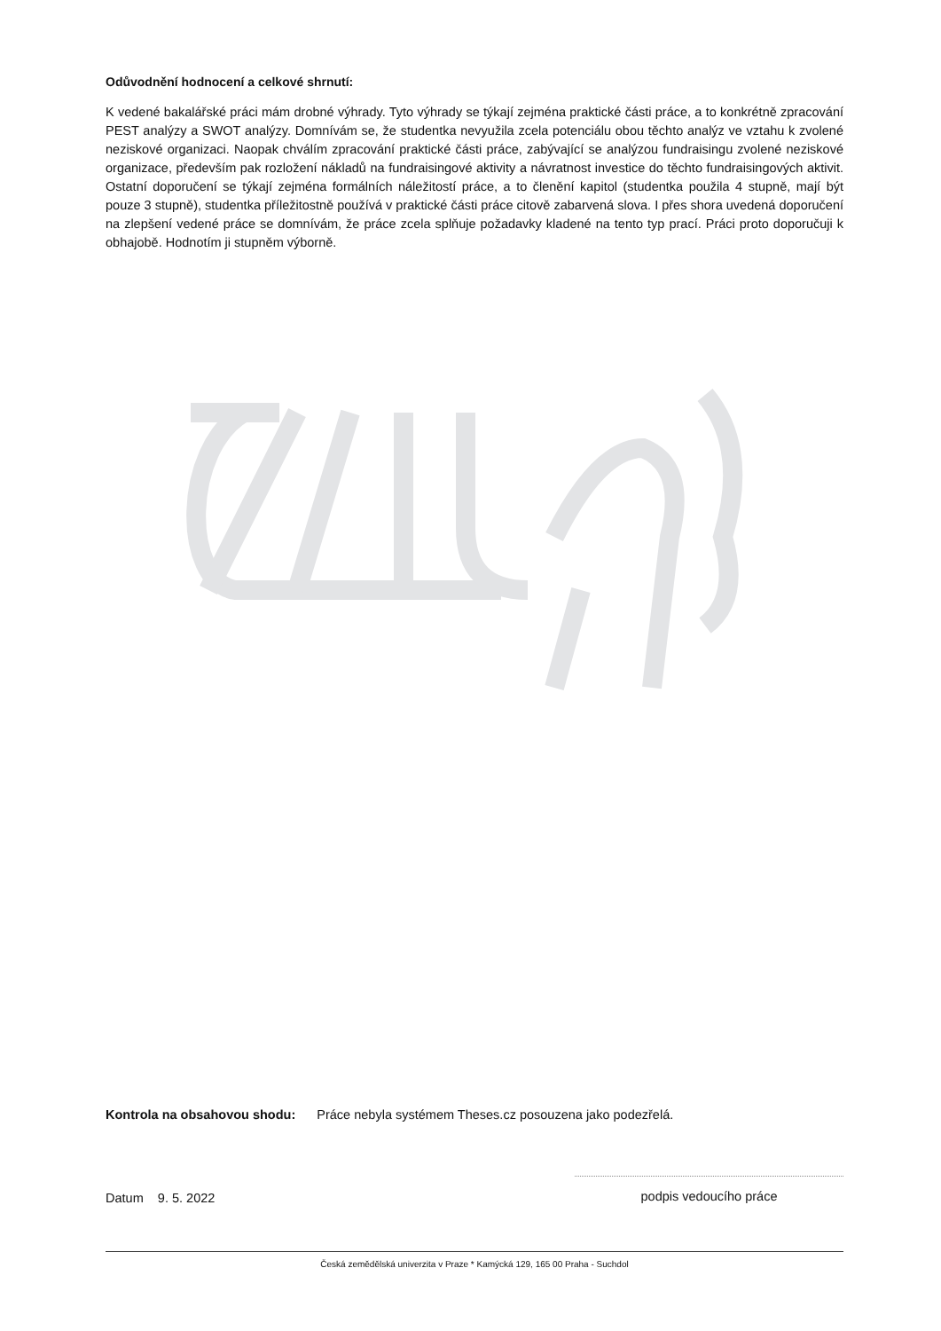Odůvodnění hodnocení a celkové shrnutí:
K vedené bakalářské práci mám drobné výhrady. Tyto výhrady se týkají zejména praktické části práce, a to konkrétně zpracování PEST analýzy a SWOT analýzy. Domnívám se, že studentka nevyužila zcela potenciálu obou těchto analýz ve vztahu k zvolené neziskové organizaci. Naopak chválím zpracování praktické části práce, zabývající se analýzou fundraisingu zvolené neziskové organizace, především pak rozložení nákladů na fundraisingové aktivity a návratnost investice do těchto fundraisingových aktivit. Ostatní doporučení se týkají zejména formálních náležitostí práce, a to členění kapitol (studentka použila 4 stupně, mají být pouze 3 stupně), studentka příležitostně používá v praktické části práce citově zabarvená slova. I přes shora uvedená doporučení na zlepšení vedené práce se domnívám, že práce zcela splňuje požadavky kladené na tento typ prací. Práci proto doporučuji k obhajobě. Hodnotím ji stupněm výborně.
Kontrola na obsahovou shodu: Práce nebyla systémem Theses.cz posouzena jako podezřelá.
Datum 9. 5. 2022
podpis vedoucího práce
Česká zemědělská univerzita v Praze * Kamýcká 129, 165 00 Praha - Suchdol